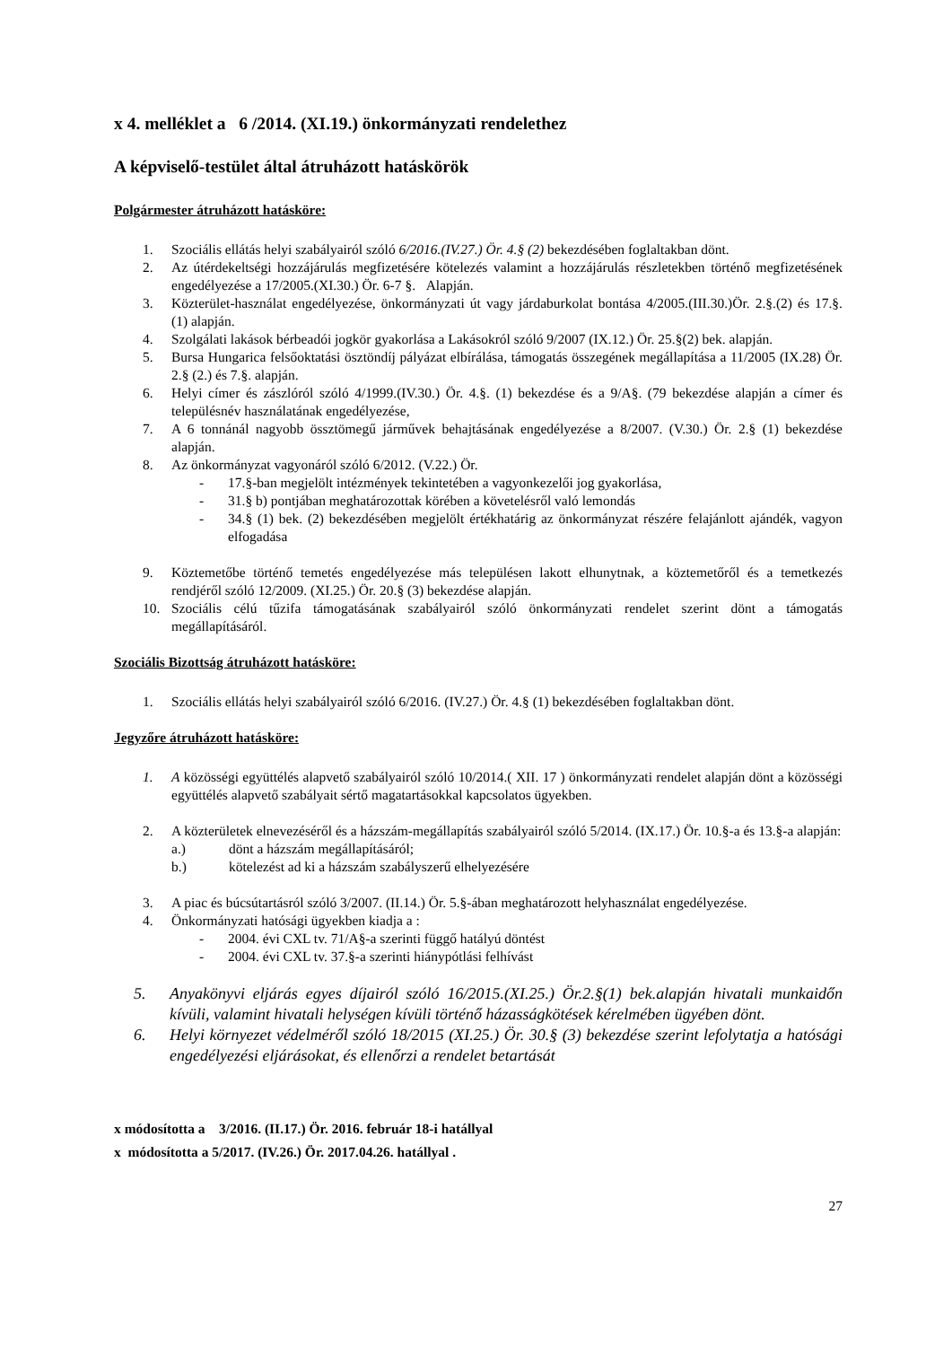x 4. melléklet a 6 /2014. (XI.19.) önkormányzati rendelethez
A képviselő-testület által átruházott hatáskörök
Polgármester átruházott hatásköre:
1. Szociális ellátás helyi szabályairól szóló 6/2016.(IV.27.) Ör. 4.§ (2) bekezdésében foglaltakban dönt.
2. Az útérdekeltségi hozzájárulás megfizetésére kötelezés valamint a hozzájárulás részletekben történő megfizetésének engedélyezése a 17/2005.(XI.30.) Ör. 6-7 §. Alapján.
3. Közterület-használat engedélyezése, önkormányzati út vagy járdaburkolat bontása 4/2005.(III.30.)Ör. 2.§.(2) és 17.§. (1) alapján.
4. Szolgálati lakások bérbeadói jogkör gyakorlása a Lakásokról szóló 9/2007 (IX.12.) Ör. 25.§(2) bek. alapján.
5. Bursa Hungarica felsőoktatási ösztöndíj pályázat elbírálása, támogatás összegének megállapítása a 11/2005 (IX.28) Ör. 2.§ (2.) és 7.§. alapján.
6. Helyi címer és zászlóról szóló 4/1999.(IV.30.) Ör. 4.§. (1) bekezdése és a 9/A§. (79 bekezdése alapján a címer és településnév használatának engedélyezése,
7. A 6 tonnánál nagyobb össztömegű járművek behajtásának engedélyezése a 8/2007. (V.30.) Ör. 2.§ (1) bekezdése alapján.
8. Az önkormányzat vagyonáról szóló 6/2012. (V.22.) Ör.
- 17.§-ban megjelölt intézmények tekintetében a vagyonkezelői jog gyakorlása,
- 31.§ b) pontjában meghatározottak körében a követelésről való lemondás
- 34.§ (1) bek. (2) bekezdésében megjelölt értékhatárig az önkormányzat részére felajánlott ajándék, vagyon elfogadása
9. Köztemetőbe történő temetés engedélyezése más településen lakott elhunytnak, a köztemetőről és a temetkezés rendjéről szóló 12/2009. (XI.25.) Ör. 20.§ (3) bekezdése alapján.
10. Szociális célú tűzifa támogatásának szabályairól szóló önkormányzati rendelet szerint dönt a támogatás megállapításáról.
Szociális Bizottság átruházott hatásköre:
1. Szociális ellátás helyi szabályairól szóló 6/2016. (IV.27.) Ör. 4.§ (1) bekezdésében foglaltakban dönt.
Jegyzőre átruházott hatásköre:
1. A közösségi együttélés alapvető szabályairól szóló 10/2014.( XII. 17 ) önkormányzati rendelet alapján dönt a közösségi együttélés alapvető szabályait sértő magatartásokkal kapcsolatos ügyekben.
2. A közterületek elnevezéséről és a házszám-megállapítás szabályairól szóló 5/2014. (IX.17.) Ör. 10.§-a és 13.§-a alapján:
a.) dönt a házszám megállapításáról;
b.) kötelezést ad ki a házszám szabályszerű elhelyezésére
3. A piac és búcsútartásról szóló 3/2007. (II.14.) Ör. 5.§-ában meghatározott helyhasználat engedélyezése.
4. Önkormányzati hatósági ügyekben kiadja a :
- 2004. évi CXL tv. 71/A§-a szerinti függő hatályú döntést
- 2004. évi CXL tv. 37.§-a szerinti hiánypótlási felhívást
5. Anyakönyvi eljárás egyes díjairól szóló 16/2015.(XI.25.) Ör.2.§(1) bek.alapján hivatali munkaidőn kívüli, valamint hivatali helységen kívüli történő házasságkötések kérelmében ügyében dönt.
6. Helyi környezet védelméről szóló 18/2015 (XI.25.) Ör. 30.§ (3) bekezdése szerint lefolytatja a hatósági engedélyezési eljárásokat, és ellenőrzi a rendelet betartását
x módosította a 3/2016. (II.17.) Ör. 2016. február 18-i hatállyal
x módosította a 5/2017. (IV.26.) Ör. 2017.04.26. hatállyal .
27